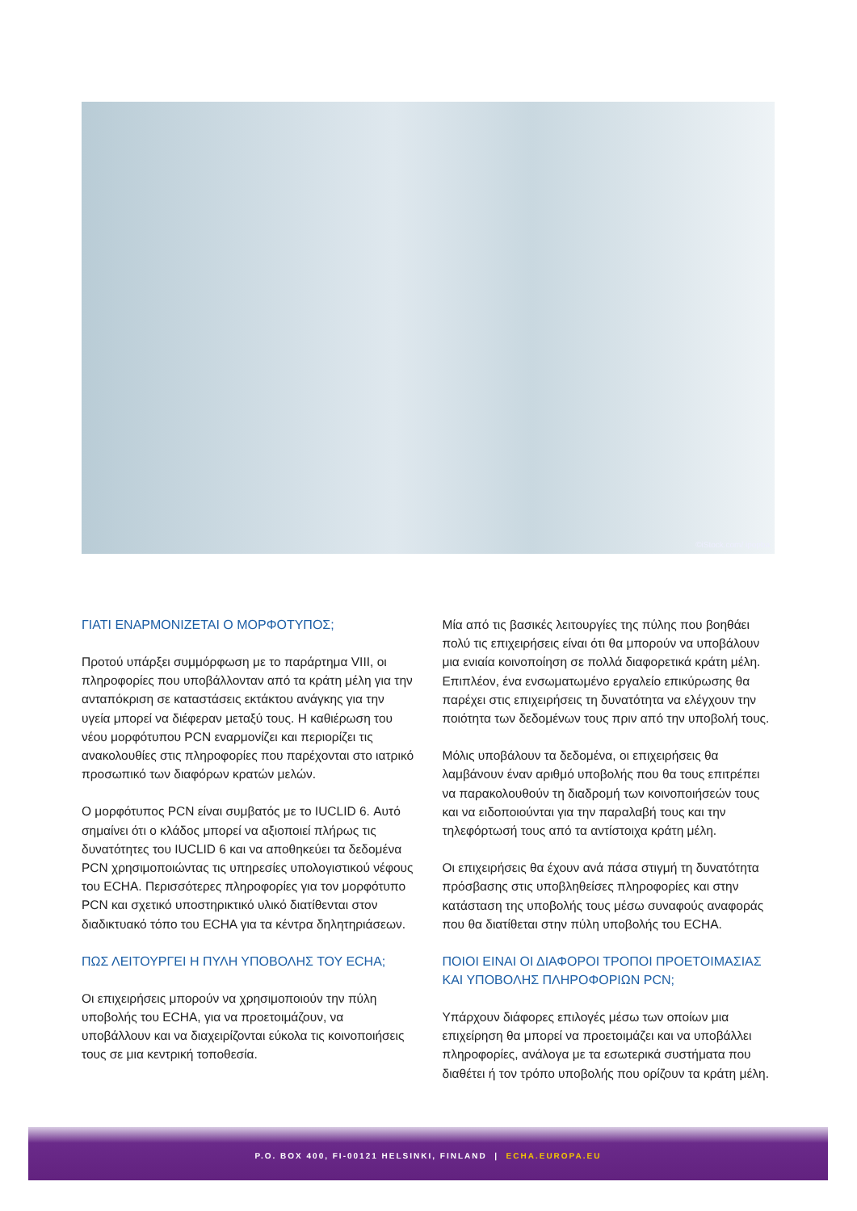©iStock.com/ ipopba
ΓΙΑΤΙ ΕΝΑΡΜΟΝΙΖΕΤΑΙ Ο ΜΟΡΦΟΤΥΠΟΣ;
Προτού υπάρξει συμμόρφωση με το παράρτημα VIII, οι πληροφορίες που υποβάλλονταν από τα κράτη μέλη για την ανταπόκριση σε καταστάσεις εκτάκτου ανάγκης για την υγεία μπορεί να διέφεραν μεταξύ τους. Η καθιέρωση του νέου μορφότυπου PCN εναρμονίζει και περιορίζει τις ανακολουθίες στις πληροφορίες που παρέχονται στο ιατρικό προσωπικό των διαφόρων κρατών μελών.
Ο μορφότυπος PCN είναι συμβατός με το IUCLID 6. Αυτό σημαίνει ότι ο κλάδος μπορεί να αξιοποιεί πλήρως τις δυνατότητες του IUCLID 6 και να αποθηκεύει τα δεδομένα PCN χρησιμοποιώντας τις υπηρεσίες υπολογιστικού νέφους του ECHA. Περισσότερες πληροφορίες για τον μορφότυπο PCN και σχετικό υποστηρικτικό υλικό διατίθενται στον διαδικτυακό τόπο του ECHA για τα κέντρα δηλητηριάσεων.
ΠΩΣ ΛΕΙΤΟΥΡΓΕΙ Η ΠΥΛΗ ΥΠΟΒΟΛΗΣ ΤΟΥ ECHA;
Οι επιχειρήσεις μπορούν να χρησιμοποιούν την πύλη υποβολής του ECHA, για να προετοιμάζουν, να υποβάλλουν και να διαχειρίζονται εύκολα τις κοινοποιήσεις τους σε μια κεντρική τοποθεσία.
Μία από τις βασικές λειτουργίες της πύλης που βοηθάει πολύ τις επιχειρήσεις είναι ότι θα μπορούν να υποβάλουν μια ενιαία κοινοποίηση σε πολλά διαφορετικά κράτη μέλη. Επιπλέον, ένα ενσωματωμένο εργαλείο επικύρωσης θα παρέχει στις επιχειρήσεις τη δυνατότητα να ελέγχουν την ποιότητα των δεδομένων τους πριν από την υποβολή τους.
Μόλις υποβάλουν τα δεδομένα, οι επιχειρήσεις θα λαμβάνουν έναν αριθμό υποβολής που θα τους επιτρέπει να παρακολουθούν τη διαδρομή των κοινοποιήσεών τους και να ειδοποιούνται για την παραλαβή τους και την τηλεφόρτωσή τους από τα αντίστοιχα κράτη μέλη.
Οι επιχειρήσεις θα έχουν ανά πάσα στιγμή τη δυνατότητα πρόσβασης στις υποβληθείσες πληροφορίες και στην κατάσταση της υποβολής τους μέσω συναφούς αναφοράς που θα διατίθεται στην πύλη υποβολής του ECHA.
ΠΟΙΟΙ ΕΙΝΑΙ ΟΙ ΔΙΑΦΟΡΟΙ ΤΡΟΠΟΙ ΠΡΟΕΤΟΙΜΑΣΙΑΣ ΚΑΙ ΥΠΟΒΟΛΗΣ ΠΛΗΡΟΦΟΡΙΩΝ PCN;
Υπάρχουν διάφορες επιλογές μέσω των οποίων μια επιχείρηση θα μπορεί να προετοιμάζει και να υποβάλλει πληροφορίες, ανάλογα με τα εσωτερικά συστήματα που διαθέτει ή τον τρόπο υποβολής που ορίζουν τα κράτη μέλη.
P.O. BOX 400, FI-00121 HELSINKI, FINLAND | ECHA.EUROPA.EU